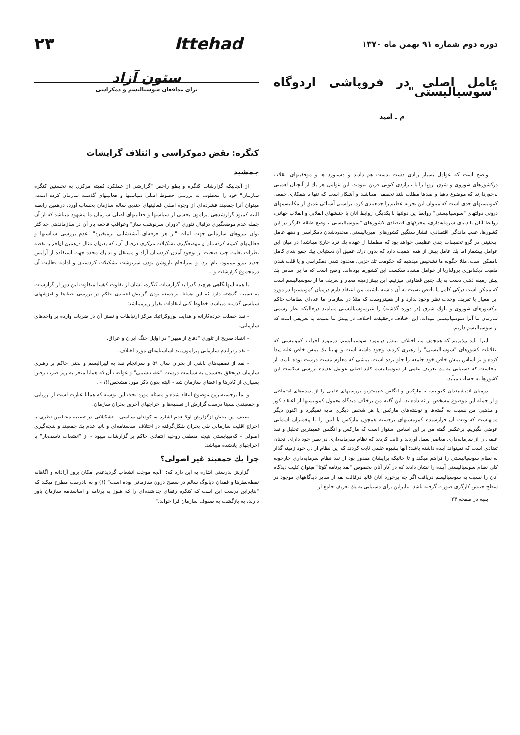دوره دوم شماره ۹۱ بهمن ماه ۱۳۷۰
Ittehad
۲۳
عامل اصلی در فروپاشی اردوگاه "سوسیالیستی"
م ـ امید
واضح است که عوامل بسیار زیادی دست بدست هم دادند و دستآورد ها و موفقیتهای انقلاب درکشورهای شوروی و شرق اروپا را با تـراژدی کنونی قرین نمودند. این عوامل هر یك از آنچنان اهمیتی برخوردارند که موضوع دهها و صدها مطلب بلند تحقیقی میباشند و آشکار است که تنها با همکاری جمعی کمونیستهای جدی است که میتوان این تجربه عظیم را جمعبندی کرد. براستی آشنائی عمیق از مکانیسمهای درونی دولتهای "سوسیالیستی" روابط این دولتها با یکدیگر، روابط آنان با جنبشهای انقلابی و انقلاب جهانی، روابط آنان با دنیای سرمایه‌داری، محرکهای اقتصادی کشورهای "سوسیالیستی"، وضع طبقه کارگر در این کشورها، عقب ماندگی اقتصادی، فشار سنگین کشورهای امپریالیستی، محدودشدن دمکراسی و دهها عامل اینچنینی در گرو تحقیقات جدی عظیمی خواهد بود که مطمئنا از عهده یك فرد خارج میباشد! در میان این عوامل بیشمار اما یك عامل بیش از همه اهمیت دارد که بدون درك عمیق آن دستیابی بیك جمع بندی کامل ناممکن است. مثلا چگونه ما تشخیص میدهیم که حکومت تك حزبی، محدود شدن دمکراسی و یا قلب شدن ماهیت دیکتاتوری پرولتاریا از عوامل مشدد شکست این کشورها بوده‌اند. واضح است که ما بر اساس یك پیش زمینه ذهنی دست به یك چنین قضاوتی میزنیم. این پیش‌زمینه معیار و تعریف ما از سوسیالیسم است که ممکن است درکی کامل یا ناقص نسبت به آن داشته باشیم. من اعتقاد دارم درمیان کمونیستها در مورد این معیار یا تعریف وحدت نظر وجود ندارد و از همینروست که مثلا در سازمان ما عده‌ای نظامات حاکم برکشورهای شوروی و بلوك شرق (در دوره گذشته) را غیرسوسیالیستی منیامند درحالیکه نظر رسمی سازمان ما آنرا سوسیالیستی میداند. این اختلاف درحقیقت اختلاف در بینش ما نسبت به تعریفی است که از سوسیالیسم داریم.
اینرا باید بپذیریم که همچون ما، اختلاف بینش درمورد سوسیالیسم، درمورد احزاب کمونیستی که انقلابات کشورهای "سوسیالیستی" را رهبری کردند، وجود داشته است و نهایتا یك بینش خاص غلبه پیدا کرده و بر اساس بینش خاص خود جامعه را جلو برده است. بینشی که معلوم نیست درست بوده باشد. از اینجاست که دستیابی به یك تعریف علمی از سوسیالیسم کلید اصلی عوامل عدیده بررسی شکست این کشورها به حساب میآید.
درمیان اندیشمندان کمونیست، مارکس و انگلس عمیقترین بررسیهای علمی را از پدیده‌های اجتماعی و از جمله این موضوع مشخص ارائه داده‌اند. این گفته من برخلاف دیدگاه معمول کمونیستها از اعتقاد کور و مذهبی من نسبت به گفته‌ها و نوشته‌های مارکس یا هر شخص دیگری مایه نمیگیرد و اکنون دیگر مدتهاست که وقت آن فرارسیده کمونیستهای برجسته همچون مارکس یا لنین را با پیغمبران آسمانی عوضی نگیریم. برعکس گفته من بر این اساس استوار است که مارکس و انگلس عمیقترین تحلیل و نقد علمی را از سرمایه‌داری معاصر بعمل آوردند و ثابت کردند که نظام سرمایه‌داری در بطن خود دارای آنچنان تضادی است که نمیتواند آینده داشته باشد؛ آنها بشیوه علمی ثابت کردند که این نظام از دل خود زمینه گذار به نظام سوسیالیستی را فراهم میکند و تا جائیکه برایشان مقدور بود از نقد نظام سرمایه‌داری چارچوبه کلی نظام سوسیالیستی آینده را نشان دادند که در آثار آنان بخصوص "نقد برنامه گوتا" میتوان کلیت دیدگاه آنان را نسبت به سوسیالیسم دریافت اگر چه برخورد آنان غالبا درقالب نقد از سایر دیدگاههای موجود در سطح جنبش کارگری صورت گرفته باشد. بنابراین برای دستیابی به یك تعریف جامع از
بقیه در صفحه ۲۴
ستون آزاد
برای مدافعان سوسیالیسم و دمکراسی
کنگره: نقض دموکراسی و ائتلاف گرایشات
جمشید
از آنجاییکه گزارشات کنگره و بطو راخص "گزارشی از عملکرد کمیته مرکزی به نخستین کنگره سازمان" خود را معطوف به بررسی خطوط اصلی سیاستها و فعالیتهای گذشته سازمان کرده است، میتوان آنرا جمعبند فشرده‌ای از وجوه اصلی فعالیتهای چندین ساله سازمان بحساب آورد. درهمین رابطه البته کمبود گزارشدهی پیرامون بخشی از سیاستها و فعالیتهای اصلی سازمان ما مشهود میباشد که از آن جمله عدم موضعگیری درقبال تئوری "دوران سرنوشت ساز" وعواقب فاجعه بار آن در سازماندهی حداکثر توان نیروهای سازمانی جهت اثبات "از هر جرقه‌ای آتشفشانی برمیخیزد". عدم بررسی سیاستها و فعالیتهای کمیته کردستان و موضعگیری تشکیلات مرکزی درقبال آن، که بعنوان مثال درهمین اواخر با نقطه نظرات بغایت چپ صحبت از بوجود آمدن کردستان آزاد و مستقل و تدارك مجدد جهت استفاده از آرایش جدید نیرو مینمود، نام برد. و سرانجام ناروشن بودن سرنوشت تشکیلات کردستان و ادامه فعالیت آن درمجموع گزارشات و ...
با همه اینهانگاهی هرچند گذرا به گزارشات کنگره، نشان از تفاوت کیفیتا متفاوت این دور از گزارشات به نسبت گذشته دارد که این همانا، برجسته بودن گرایش انتقادی حاکم در بررسی خطاها و لغزشهای سیاسی گذشته میباشد. خطوط کلی انتقادات بقرار زیرمیباشد:
- نقد خصلت خرده‌کارانه و هدایت بوروکراتیك مرکز ارتباطات و نقش آن در ضربات وارده بر واحدهای سازمانی.
- انتقاد صریح از تئوری "دفاع از میهن" در اوایل جنگ ایران و عراق.
- نقد رفراندم سازمانی پیرامون بند اساسنامه‌ای مورد اختلاف.
- نقد از تصفیه‌های ناشی از بحران سال ۵۹ و سرانجام نقد به لیبرالیسم و لختی حاکم بر رهبری سازمان درتحقق بخشیدن به سیاست درست "عقب‌نشینی" و عواقب آن که همانا منجر به زیر ضرب رفتن بسیاری از کادرها و اعضای سازمان شد - البته بدون ذکر مورد مشخص!!؟ - .
و اما برجسته‌ترین موضوع انتقاد شده و مسئله مورد بحث این نوشته که همانا عبارت است از ارزیابی و جمعبندی نسبتا درست گزارش از تصفیه‌ها و اخراجهای آخرین بحران سازمان.
ضعف این بخش ازگزارش اولا عدم اشاره به کودتای سیاسی - تشکیلاتی در تصفیه مخالفین نظری یا اخراج اقلیت سازمانی طی بحران شکل‌گرفته در اختلاف اساسنامه‌ای و ثانیا عدم یك جمعبند و نتیجه‌گیری اصولی - که‌میبایستی نتیجه منطقی روحیه انتقادی حاکم بر گزارشات میبود - از "انشعاب تاسف‌بار" یا اخراجهای یادشده میباشد.
چرا یك جمعبند غیر اصولی؟
گزارش بدرستی اشاره به این دارد که: "آنچه موجب انشعاب گردیدعدم امکان بروز آزادانه و آگاهانه نقطه‌نظرها و فقدان دیالوگ سالم در سطح درون سازمانی بوده است" (۱) و به نادرست مطرح میکند که "بنابراین درست این است که کنگره رفقای جداشده‌ای را که هنوز به برنامه و اساسنامه سازمان باور دارند، به بازگشت به صفوف سازمان فرا خواند."